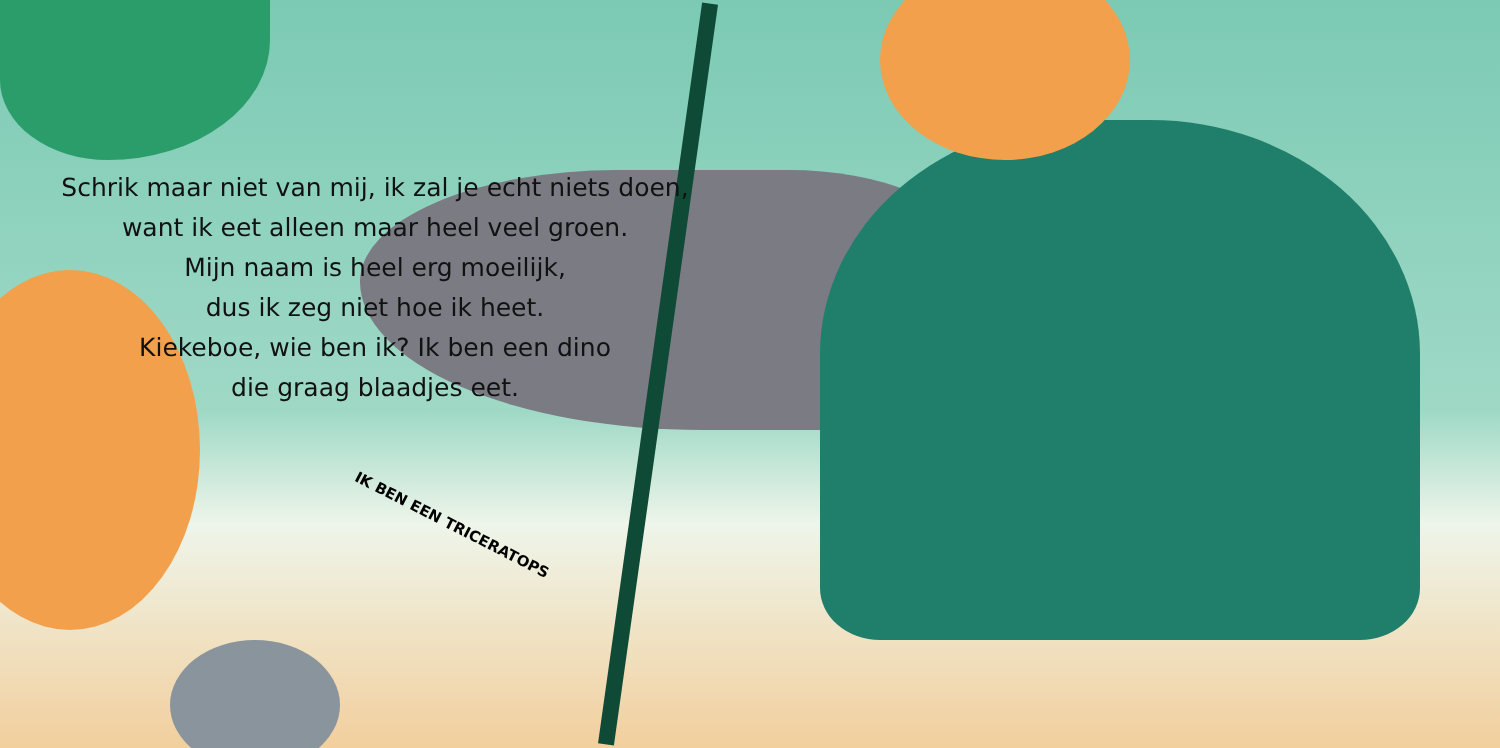Schrik maar niet van mij, ik zal je echt niets doen,
want ik eet alleen maar heel veel groen.
Mijn naam is heel erg moeilijk,
dus ik zeg niet hoe ik heet.
Kiekeboe, wie ben ik? Ik ben een dino
die graag blaadjes eet.
IK BEN EEN TRICERATOPS